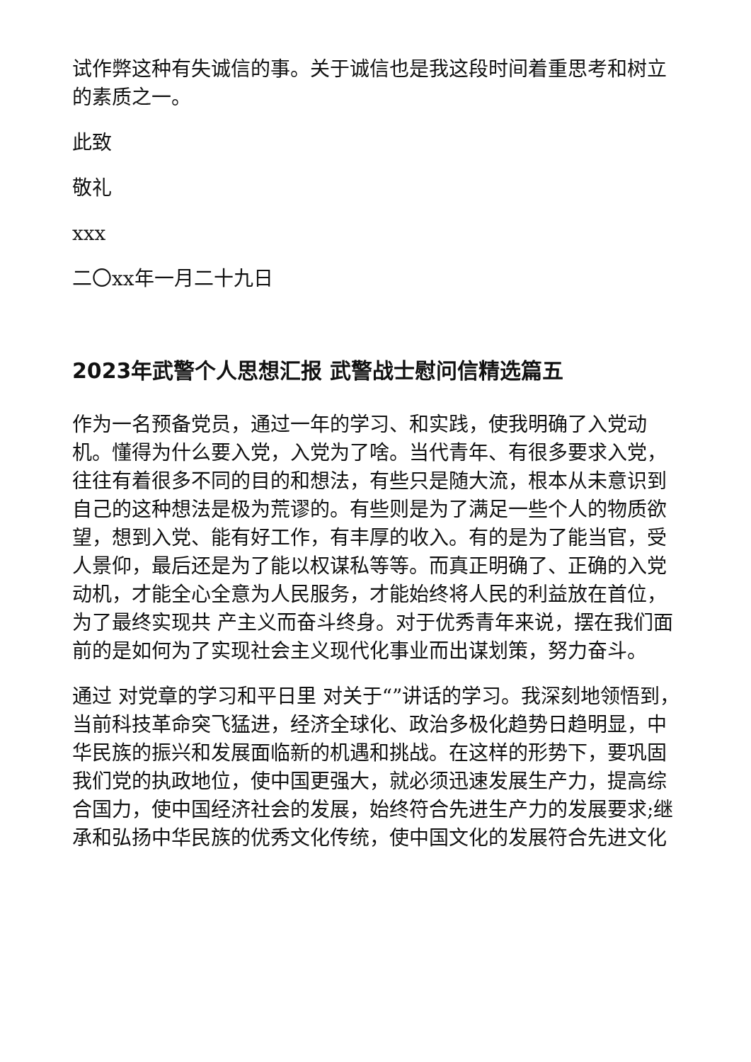试作弊这种有失诚信的事。关于诚信也是我这段时间着重思考和树立的素质之一。
此致
敬礼
xxx
二〇xx年一月二十九日
2023年武警个人思想汇报 武警战士慰问信精选篇五
作为一名预备党员，通过一年的学习、和实践，使我明确了入党动机。懂得为什么要入党，入党为了啥。当代青年、有很多要求入党，往往有着很多不同的目的和想法，有些只是随大流，根本从未意识到自己的这种想法是极为荒谬的。有些则是为了满足一些个人的物质欲望，想到入党、能有好工作，有丰厚的收入。有的是为了能当官，受人景仰，最后还是为了能以权谋私等等。而真正明确了、正确的入党动机，才能全心全意为人民服务，才能始终将人民的利益放在首位，为了最终实现共 产主义而奋斗终身。对于优秀青年来说，摆在我们面前的是如何为了实现社会主义现代化事业而出谋划策，努力奋斗。
通过 对党章的学习和平日里 对关于“”讲话的学习。我深刻地领悟到，当前科技革命突飞猛进，经济全球化、政治多极化趋势日趋明显，中华民族的振兴和发展面临新的机遇和挑战。在这样的形势下，要巩固我们党的执政地位，使中国更强大，就必须迅速发展生产力，提高综合国力，使中国经济社会的发展，始终符合先进生产力的发展要求;继承和弘扬中华民族的优秀文化传统，使中国文化的发展符合先进文化